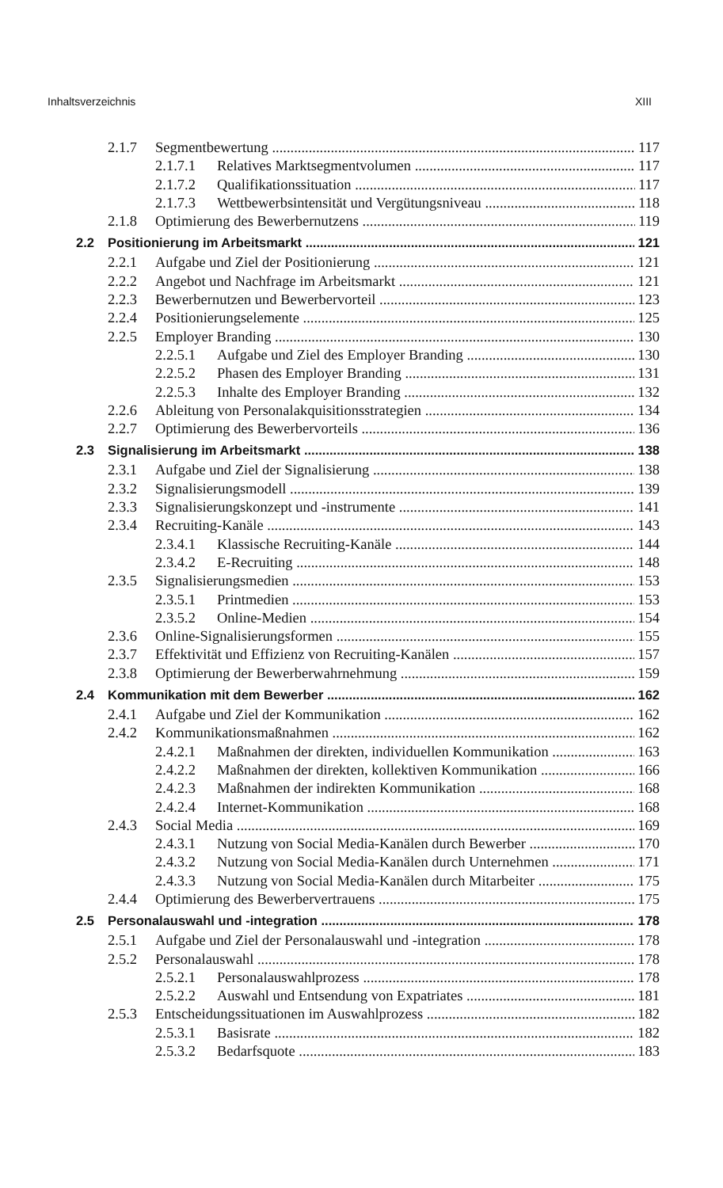Inhaltsverzeichnis XIII
2.1.7 Segmentbewertung 117
2.1.7.1 Relatives Marktsegmentvolumen 117
2.1.7.2 Qualifikationssituation 117
2.1.7.3 Wettbewerbsintensität und Vergütungsniveau 118
2.1.8 Optimierung des Bewerbernutzens 119
2.2 Positionierung im Arbeitsmarkt 121
2.2.1 Aufgabe und Ziel der Positionierung 121
2.2.2 Angebot und Nachfrage im Arbeitsmarkt 121
2.2.3 Bewerbernutzen und Bewerbervorteil 123
2.2.4 Positionierungselemente 125
2.2.5 Employer Branding 130
2.2.5.1 Aufgabe und Ziel des Employer Branding 130
2.2.5.2 Phasen des Employer Branding 131
2.2.5.3 Inhalte des Employer Branding 132
2.2.6 Ableitung von Personalakquisitionsstrategien 134
2.2.7 Optimierung des Bewerbervorteils 136
2.3 Signalisierung im Arbeitsmarkt 138
2.3.1 Aufgabe und Ziel der Signalisierung 138
2.3.2 Signalisierungsmodell 139
2.3.3 Signalisierungskonzept und -instrumente 141
2.3.4 Recruiting-Kanäle 143
2.3.4.1 Klassische Recruiting-Kanäle 144
2.3.4.2 E-Recruiting 148
2.3.5 Signalisierungsmedien 153
2.3.5.1 Printmedien 153
2.3.5.2 Online-Medien 154
2.3.6 Online-Signalisierungsformen 155
2.3.7 Effektivität und Effizienz von Recruiting-Kanälen 157
2.3.8 Optimierung der Bewerberwahrnehmung 159
2.4 Kommunikation mit dem Bewerber 162
2.4.1 Aufgabe und Ziel der Kommunikation 162
2.4.2 Kommunikationsmaßnahmen 162
2.4.2.1 Maßnahmen der direkten, individuellen Kommunikation 163
2.4.2.2 Maßnahmen der direkten, kollektiven Kommunikation 166
2.4.2.3 Maßnahmen der indirekten Kommunikation 168
2.4.2.4 Internet-Kommunikation 168
2.4.3 Social Media 169
2.4.3.1 Nutzung von Social Media-Kanälen durch Bewerber 170
2.4.3.2 Nutzung von Social Media-Kanälen durch Unternehmen 171
2.4.3.3 Nutzung von Social Media-Kanälen durch Mitarbeiter 175
2.4.4 Optimierung des Bewerbervertrauens 175
2.5 Personalauswahl und -integration 178
2.5.1 Aufgabe und Ziel der Personalauswahl und -integration 178
2.5.2 Personalauswahl 178
2.5.2.1 Personalauswahlprozess 178
2.5.2.2 Auswahl und Entsendung von Expatriates 181
2.5.3 Entscheidungssituationen im Auswahlprozess 182
2.5.3.1 Basisrate 182
2.5.3.2 Bedarfsquote 183